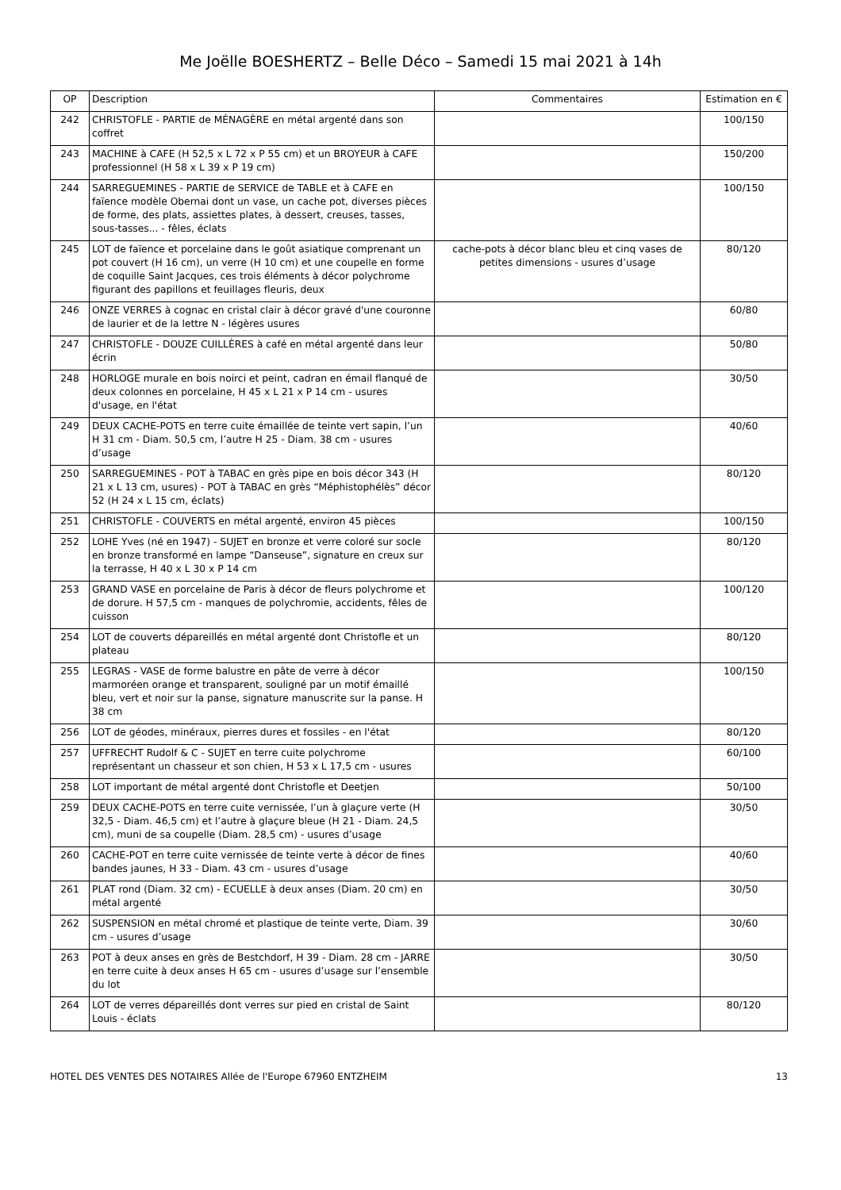Me Joëlle BOESHERTZ – Belle Déco – Samedi 15 mai 2021 à 14h
| OP | Description | Commentaires | Estimation en € |
| --- | --- | --- | --- |
| 242 | CHRISTOFLE - PARTIE de MÉNAGÈRE en métal argenté dans son coffret | | 100/150 |
| 243 | MACHINE à CAFE (H 52,5 x L 72 x P 55 cm) et un BROYEUR à CAFE professionnel (H 58 x L 39 x P 19 cm) | | 150/200 |
| 244 | SARREGUEMINES - PARTIE de SERVICE de TABLE et à CAFE en faïence modèle Obernai dont un vase, un cache pot, diverses pièces de forme, des plats, assiettes plates, à dessert, creuses, tasses, sous-tasses... - fêles, éclats | | 100/150 |
| 245 | LOT de faïence et porcelaine dans le goût asiatique comprenant un pot couvert (H 16 cm), un verre (H 10 cm) et une coupelle en forme de coquille Saint Jacques, ces trois éléments à décor polychrome figurant des papillons et feuillages fleuris, deux | cache-pots à décor blanc bleu et cinq vases de petites dimensions - usures d’usage | 80/120 |
| 246 | ONZE VERRES à cognac en cristal clair à décor gravé d'une couronne de laurier et de la lettre N - légères usures | | 60/80 |
| 247 | CHRISTOFLE - DOUZE CUILLÈRES à café en métal argenté dans leur écrin | | 50/80 |
| 248 | HORLOGE murale en bois noirci et peint, cadran en émail flanqué de deux colonnes en porcelaine, H 45 x L 21 x P 14 cm - usures d'usage, en l'état | | 30/50 |
| 249 | DEUX CACHE-POTS en terre cuite émaillée de teinte vert sapin, l’un H 31 cm - Diam. 50,5 cm, l’autre H 25 - Diam. 38 cm - usures d’usage | | 40/60 |
| 250 | SARREGUEMINES - POT à TABAC en grès pipe en bois décor 343 (H 21 x L 13 cm, usures) - POT à TABAC en grès “Méphistophélès” décor 52 (H 24 x L 15 cm, éclats) | | 80/120 |
| 251 | CHRISTOFLE - COUVERTS en métal argenté, environ 45 pièces | | 100/150 |
| 252 | LOHE Yves (né en 1947) - SUJET en bronze et verre coloré sur socle en bronze transformé en lampe “Danseuse”, signature en creux sur la terrasse, H 40 x L 30 x P 14 cm | | 80/120 |
| 253 | GRAND VASE en porcelaine de Paris à décor de fleurs polychrome et de dorure. H 57,5 cm - manques de polychromie, accidents, fêles de cuisson | | 100/120 |
| 254 | LOT de couverts dépareillés en métal argenté dont Christofle et un plateau | | 80/120 |
| 255 | LEGRAS - VASE de forme balustre en pâte de verre à décor marmoréen orange et transparent, souligné par un motif émaillé bleu, vert et noir sur la panse, signature manuscrite sur la panse. H 38 cm | | 100/150 |
| 256 | LOT de géodes, minéraux, pierres dures et fossiles - en l'état | | 80/120 |
| 257 | UFFRECHT Rudolf & C - SUJET en terre cuite polychrome représentant un chasseur et son chien, H 53 x L 17,5 cm - usures | | 60/100 |
| 258 | LOT important de métal argenté dont Christofle et Deetjen | | 50/100 |
| 259 | DEUX CACHE-POTS en terre cuite vernissée, l’un à glaçure verte (H 32,5 - Diam. 46,5 cm) et l’autre à glaçure bleue (H 21 - Diam. 24,5 cm), muni de sa coupelle (Diam. 28,5 cm) - usures d’usage | | 30/50 |
| 260 | CACHE-POT en terre cuite vernissée de teinte verte à décor de fines bandes jaunes, H 33 - Diam. 43 cm - usures d’usage | | 40/60 |
| 261 | PLAT rond (Diam. 32 cm) - ECUELLE à deux anses (Diam. 20 cm) en métal argenté | | 30/50 |
| 262 | SUSPENSION en métal chromé et plastique de teinte verte, Diam. 39 cm - usures d’usage | | 30/60 |
| 263 | POT à deux anses en grès de Bestchdorf, H 39 - Diam. 28 cm - JARRE en terre cuite à deux anses H 65 cm - usures d’usage sur l’ensemble du lot | | 30/50 |
| 264 | LOT de verres dépareillés dont verres sur pied en cristal de Saint Louis - éclats | | 80/120 |
HOTEL DES VENTES DES NOTAIRES Allée de l'Europe 67960 ENTZHEIM 13